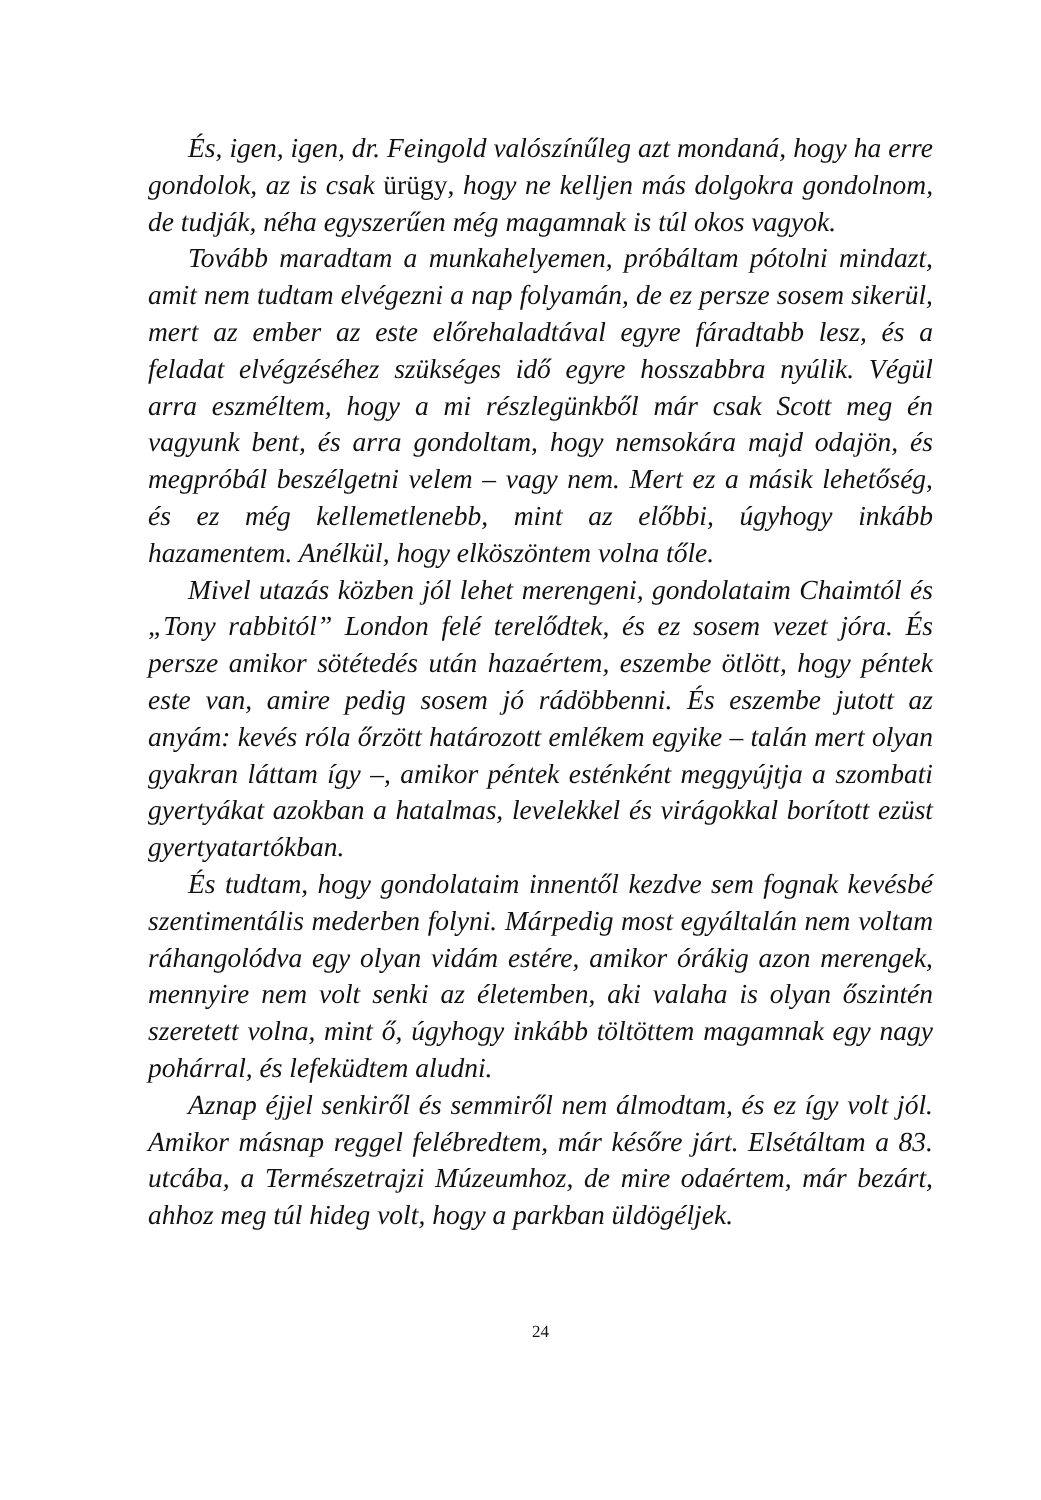És, igen, igen, dr. Feingold valószínűleg azt mondaná, hogy ha erre gondolok, az is csak ürügy, hogy ne kelljen más dolgokra gondolnom, de tudják, néha egyszerűen még magamnak is túl okos vagyok.
Tovább maradtam a munkahelyemen, próbáltam pótolni mindazt, amit nem tudtam elvégezni a nap folyamán, de ez persze sosem sikerül, mert az ember az este előrehaladtával egyre fáradtabb lesz, és a feladat elvégzéséhez szükséges idő egyre hosszabbra nyúlik. Végül arra eszméltem, hogy a mi részlegünkből már csak Scott meg én vagyunk bent, és arra gondoltam, hogy nemsokára majd odajön, és megpróbál beszélgetni velem – vagy nem. Mert ez a másik lehetőség, és ez még kellemetlenebb, mint az előbbi, úgyhogy inkább hazamentem. Anélkül, hogy elköszöntem volna tőle.
Mivel utazás közben jól lehet merengeni, gondolataim Chaimtól és „Tony rabbitól” London felé terelődtek, és ez sosem vezet jóra. És persze amikor sötétedés után hazaértem, eszembe ötlött, hogy péntek este van, amire pedig sosem jó rádöbbenni. És eszembe jutott az anyám: kevés róla őrzött határozott emlékem egyike – talán mert olyan gyakran láttam így –, amikor péntek esténként meggyújtja a szombati gyertyákat azokban a hatalmas, levelekkel és virágokkal borított ezüst gyertyatartókban.
És tudtam, hogy gondolataim innentől kezdve sem fognak kevésbé szentimentális mederben folyni. Márpedig most egyáltalán nem voltam ráhangolódva egy olyan vidám estére, amikor órákig azon merengek, mennyire nem volt senki az életemben, aki valaha is olyan őszintén szeretett volna, mint ő, úgyhogy inkább töltöttem magamnak egy nagy pohárral, és lefeküdtem aludni.
Aznap éjjel senkiről és semmiről nem álmodtam, és ez így volt jól. Amikor másnap reggel felébredtem, már későre járt. Elsétáltam a 83. utcába, a Természetrajzi Múzeumhoz, de mire odaértem, már bezárt, ahhoz meg túl hideg volt, hogy a parkban üldögéljek.
24